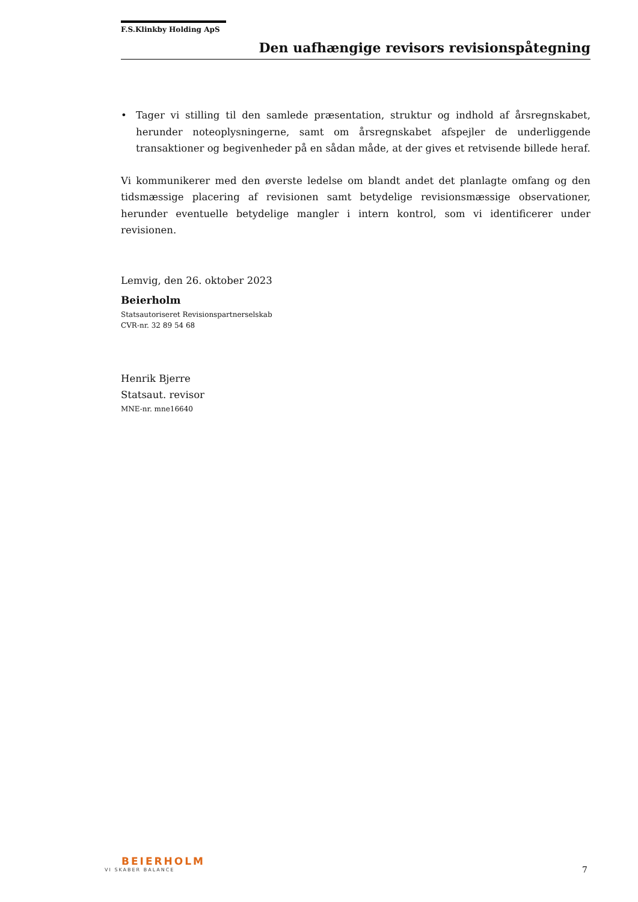F.S.Klinkby Holding ApS
Den uafhængige revisors revisionspåtegning
• Tager vi stilling til den samlede præsentation, struktur og indhold af årsregnskabet, herunder noteoplysningerne, samt om årsregnskabet afspejler de underliggende transaktioner og begivenheder på en sådan måde, at der gives et retvisende billede heraf.
Vi kommunikerer med den øverste ledelse om blandt andet det planlagte omfang og den tidsmæssige placering af revisionen samt betydelige revisionsmæssige observationer, herunder eventuelle betydelige mangler i intern kontrol, som vi identificerer under revisionen.
Lemvig, den 26. oktober 2023
Beierholm
Statsautoriseret Revisionspartnerselskab
CVR-nr. 32 89 54 68
Henrik Bjerre
Statsaut. revisor
MNE-nr. mne16640
BEIERHOLM
VI SKABER BALANCE
7